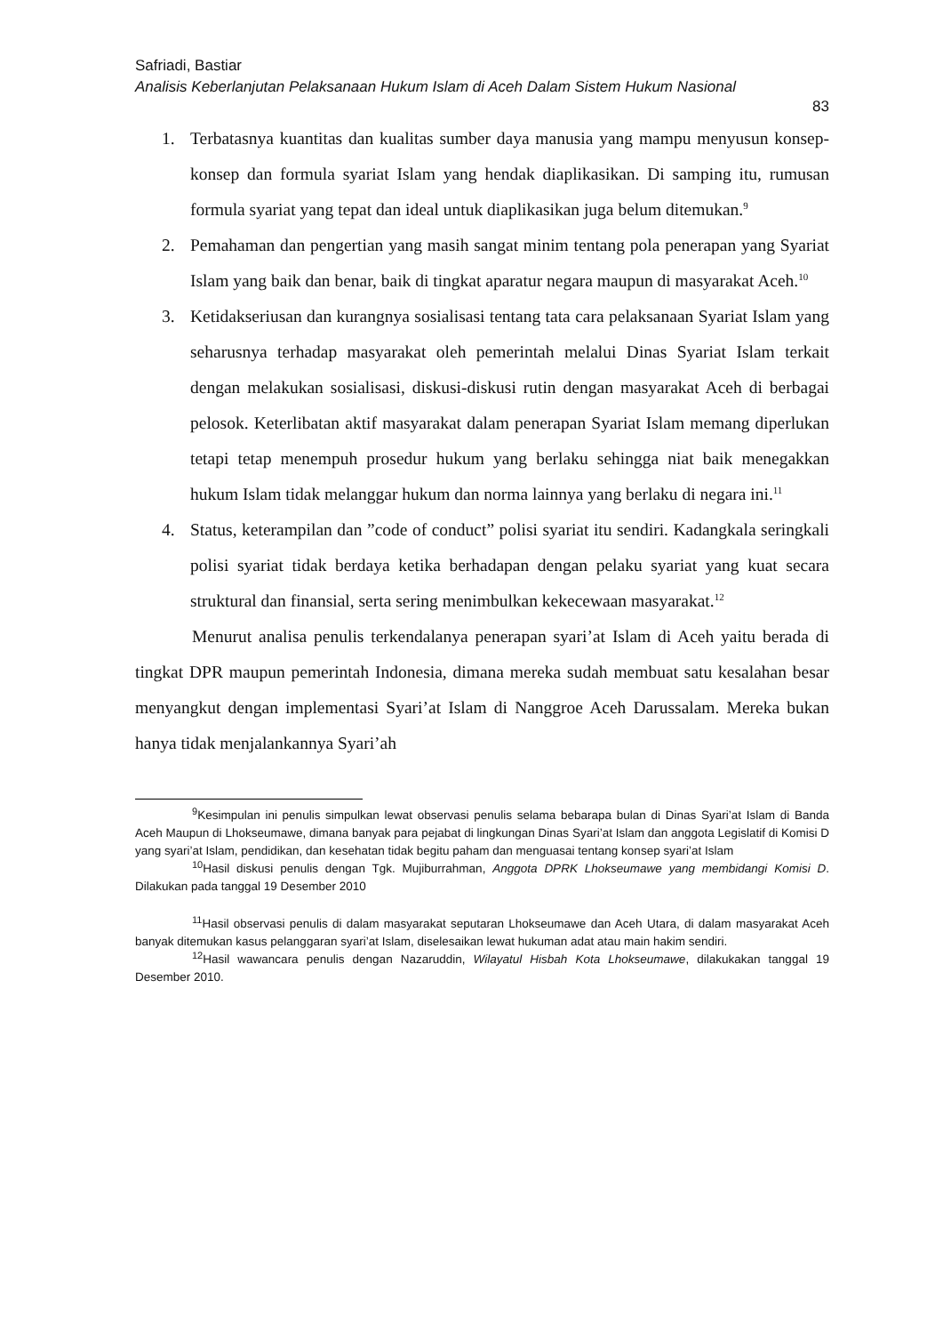Safriadi, Bastiar
Analisis Keberlanjutan Pelaksanaan Hukum Islam di Aceh Dalam Sistem Hukum Nasional
83
1. Terbatasnya kuantitas dan kualitas sumber daya manusia yang mampu menyusun konsep-konsep dan formula syariat Islam yang hendak diaplikasikan. Di samping itu, rumusan formula syariat yang tepat dan ideal untuk diaplikasikan juga belum ditemukan.<sup>9</sup>
2. Pemahaman dan pengertian yang masih sangat minim tentang pola penerapan yang Syariat Islam yang baik dan benar, baik di tingkat aparatur negara maupun di masyarakat Aceh.<sup>10</sup>
3. Ketidakseriusan dan kurangnya sosialisasi tentang tata cara pelaksanaan Syariat Islam yang seharusnya terhadap masyarakat oleh pemerintah melalui Dinas Syariat Islam terkait dengan melakukan sosialisasi, diskusi-diskusi rutin dengan masyarakat Aceh di berbagai pelosok. Keterlibatan aktif masyarakat dalam penerapan Syariat Islam memang diperlukan tetapi tetap menempuh prosedur hukum yang berlaku sehingga niat baik menegakkan hukum Islam tidak melanggar hukum dan norma lainnya yang berlaku di negara ini.<sup>11</sup>
4. Status, keterampilan dan ”code of conduct” polisi syariat itu sendiri. Kadangkala seringkali polisi syariat tidak berdaya ketika berhadapan dengan pelaku syariat yang kuat secara struktural dan finansial, serta sering menimbulkan kekecewaan masyarakat.<sup>12</sup>
Menurut analisa penulis terkendalanya penerapan syari’at Islam di Aceh yaitu berada di tingkat DPR maupun pemerintah Indonesia, dimana mereka sudah membuat satu kesalahan besar menyangkut dengan implementasi Syari’at Islam di Nanggroe Aceh Darussalam. Mereka bukan hanya tidak menjalankannya Syari’ah
<sup>9</sup> Kesimpulan ini penulis simpulkan lewat observasi penulis selama bebarapa bulan di Dinas Syari’at Islam di Banda Aceh Maupun di Lhokseumawe, dimana banyak para pejabat di lingkungan Dinas Syari’at Islam dan anggota Legislatif di Komisi D yang syari’at Islam, pendidikan, dan kesehatan tidak begitu paham dan menguasai tentang konsep syari’at Islam
<sup>10</sup> Hasil diskusi penulis dengan Tgk. Mujiburrahman, Anggota DPRK Lhokseumawe yang membidangi Komisi D. Dilakukan pada tanggal 19 Desember 2010
<sup>11</sup> Hasil observasi penulis di dalam masyarakat seputaran Lhokseumawe dan Aceh Utara, di dalam masyarakat Aceh banyak ditemukan kasus pelanggaran syari’at Islam, diselesaikan lewat hukuman adat atau main hakim sendiri.
<sup>12</sup> Hasil wawancara penulis dengan Nazaruddin, Wilayatul Hisbah Kota Lhokseumawe, dilakukakan tanggal 19 Desember 2010.